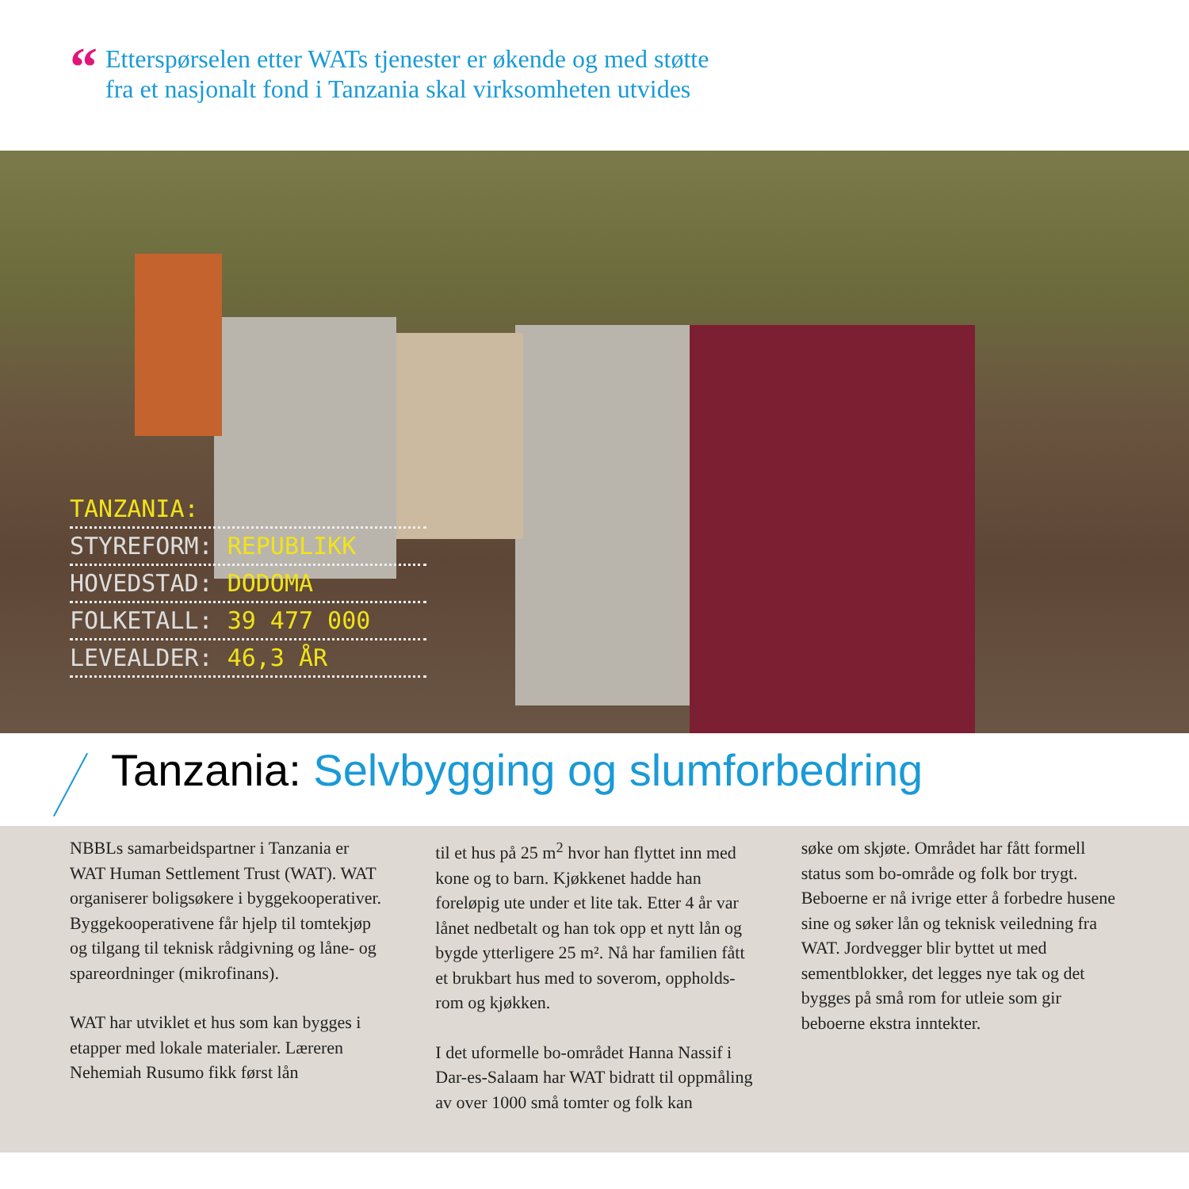“
Etterspørselen etter WATs tjenester er økende og med støtte
fra et nasjonalt fond i Tanzania skal virksomheten utvides
TANZANIA:
STYREFORM: REPUBLIKK
HOVEDSTAD: DODOMA
FOLKETALL: 39 477 000
LEVEALDER: 46,3 ÅR
Tanzania: Selvbygging og slumforbedring
NBBLs samarbeidspartner i Tanzania er WAT Human Settlement Trust (WAT). WAT organiserer boligsøkere i bygge­kooperativer. Byggekooperativene får hjelp til tomtekjøp og tilgang til teknisk rådgivning og låne- og spareordninger (mikrofinans).
WAT har utviklet et hus som kan bygges i etapper med lokale materialer. Læreren Nehemiah Rusumo fikk først lån
til et hus på 25 m<sup>2</sup> hvor han flyttet inn med kone og to barn. Kjøkkenet hadde han foreløpig ute under et lite tak. Etter 4 år var lånet nedbetalt og han tok opp et nytt lån og bygde ytterligere 25 m². Nå har familien fått et brukbart hus med to soverom, oppholds­rom og kjøkken.
I det uformelle bo-området Hanna Nassif i Dar-es-Salaam har WAT bidratt til opp­måling av over 1000 små tomter og folk kan
søke om skjøte. Området har fått formell status som bo-område og folk bor trygt. Beboerne er nå ivrige etter å forbedre husene sine og søker lån og teknisk veiledning fra WAT. Jordvegger blir byttet ut med sementblokker, det legges nye tak og det bygges på små rom for utleie som gir beboerne ekstra inntekter.